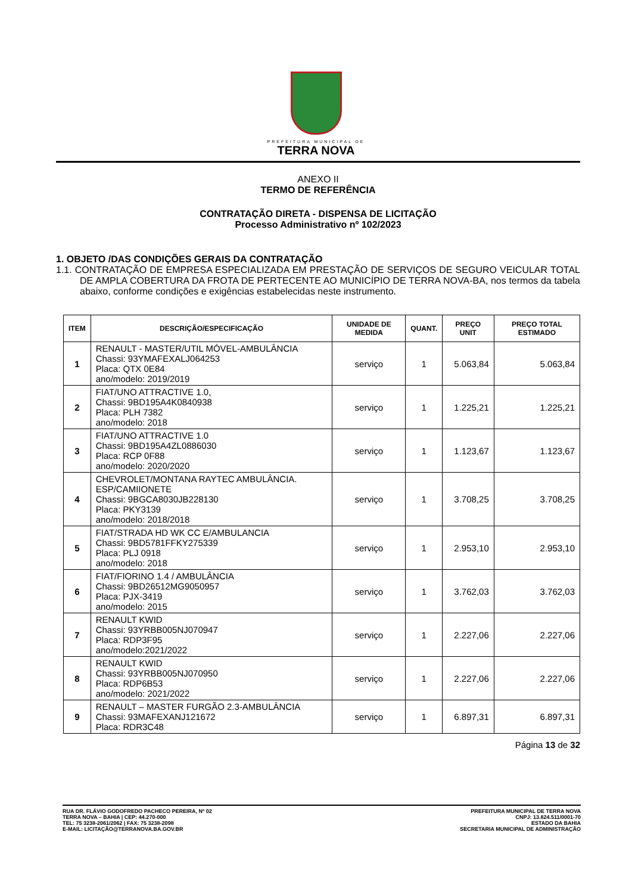PREFEITURA MUNICIPAL DE
TERRA NOVA
ANEXO II
TERMO DE REFERÊNCIA
CONTRATAÇÃO DIRETA - DISPENSA DE LICITAÇÃO
Processo Administrativo nº 102/2023
1. OBJETO /DAS CONDIÇÕES GERAIS DA CONTRATAÇÃO
1.1. CONTRATAÇÃO DE EMPRESA ESPECIALIZADA EM PRESTAÇÃO DE SERVIÇOS DE SEGURO VEICULAR TOTAL DE AMPLA COBERTURA DA FROTA DE PERTECENTE AO MUNICÍPIO DE TERRA NOVA-BA, nos termos da tabela abaixo, conforme condições e exigências estabelecidas neste instrumento.
| ITEM | DESCRIÇÃO/ESPECIFICAÇÃO | UNIDADE DE MEDIDA | QUANT. | PREÇO UNIT | PREÇO TOTAL ESTIMADO |
| --- | --- | --- | --- | --- | --- |
| 1 | RENAULT - MASTER/UTIL MÓVEL-AMBULÂNCIA Chassi: 93YMAFEXALJ064253 Placa: QTX 0E84 ano/modelo: 2019/2019 | serviço | 1 | 5.063,84 | 5.063,84 |
| 2 | FIAT/UNO ATTRACTIVE 1.0, Chassi: 9BD195A4K0840938 Placa: PLH 7382 ano/modelo: 2018 | serviço | 1 | 1.225,21 | 1.225,21 |
| 3 | FIAT/UNO ATTRACTIVE 1.0 Chassi: 9BD195A4ZL0886030 Placa: RCP 0F88 ano/modelo: 2020/2020 | serviço | 1 | 1.123,67 | 1.123,67 |
| 4 | CHEVROLET/MONTANA RAYTEC AMBULÂNCIA. ESP/CAMIIONETE Chassi: 9BGCA8030JB228130 Placa: PKY3139 ano/modelo: 2018/2018 | serviço | 1 | 3.708,25 | 3.708,25 |
| 5 | FIAT/STRADA HD WK CC E/AMBULANCIA Chassi: 9BD5781FFKY275339 Placa: PLJ 0918 ano/modelo: 2018 | serviço | 1 | 2.953,10 | 2.953,10 |
| 6 | FIAT/FIORINO 1.4 / AMBULÂNCIA Chassi: 9BD26512MG9050957 Placa: PJX-3419 ano/modelo: 2015 | serviço | 1 | 3.762,03 | 3.762,03 |
| 7 | RENAULT KWID Chassi: 93YRBB005NJ070947 Placa: RDP3F95 ano/modelo:2021/2022 | serviço | 1 | 2.227,06 | 2.227,06 |
| 8 | RENAULT KWID Chassi: 93YRBB005NJ070950 Placa: RDP6B53 ano/modelo: 2021/2022 | serviço | 1 | 2.227,06 | 2.227,06 |
| 9 | RENAULT – MASTER FURGÃO 2.3-AMBULÂNCIA Chassi: 93MAFEXANJ121672 Placa: RDR3C48 | serviço | 1 | 6.897,31 | 6.897,31 |
Página 13 de 32
RUA DR. FLÁVIO GODOFREDO PACHECO PEREIRA, Nº 02
TERRA NOVA – BAHIA | CEP: 44.270-000
TEL: 75 3238-2061/2062 | FAX: 75 3238-2098
E-MAIL: LICITAÇÃO@TERRANOVA.BA.GOV.BR
PREFEITURA MUNICIPAL DE TERRA NOVA
CNPJ: 13.824.511/0001-70
ESTADO DA BAHIA
SECRETARIA MUNICIPAL DE ADMINISTRAÇÃO